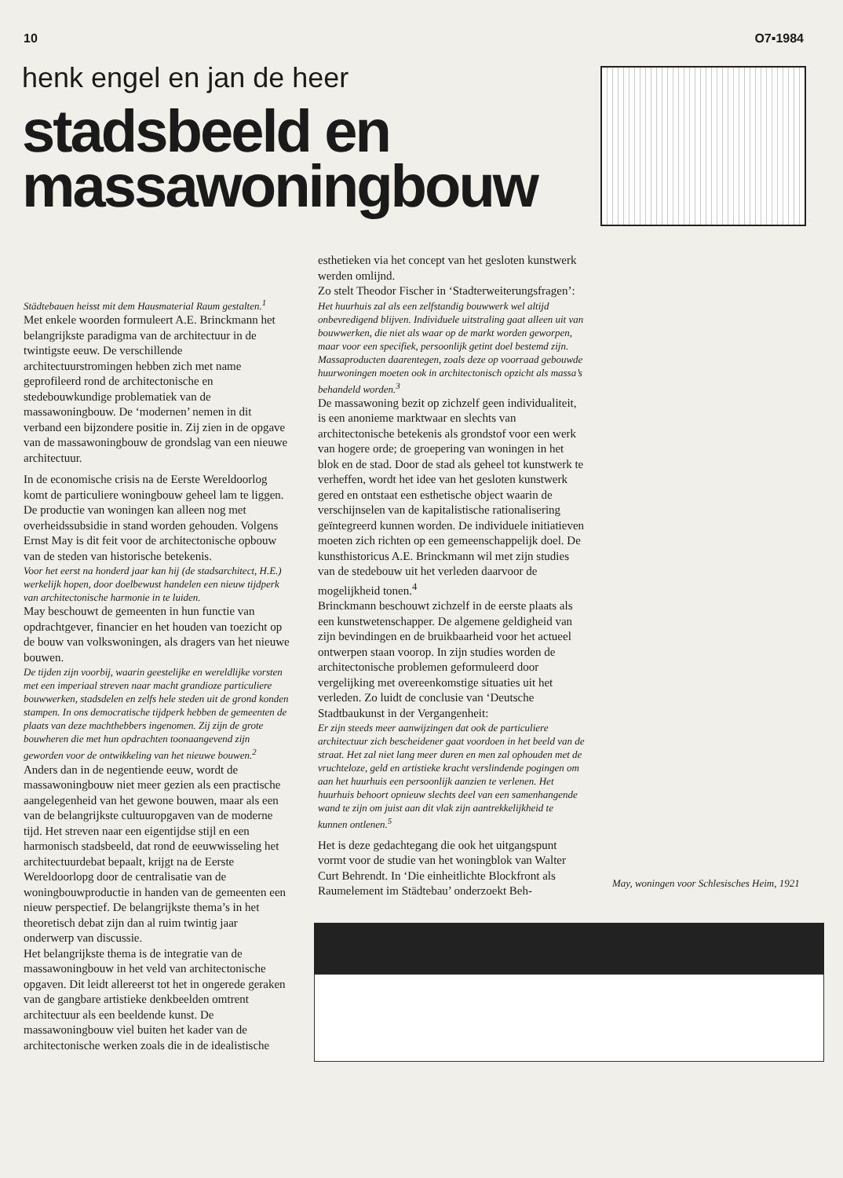10 O7▪1984
henk engel en jan de heer
stadsbeeld en
massawoningbouw
Städtebauen heisst mit dem Hausmaterial Raum gestalten.<sup>1</sup>
Met enkele woorden formuleert A.E. Brinckmann het belangrijkste paradigma van de architectuur in de twintigste eeuw. De verschillende architectuurstromingen hebben zich met name geprofileerd rond de architectonische en stedebouwkundige problematiek van de massawoningbouw. De ‘modernen’ nemen in dit verband een bijzondere positie in. Zij zien in de opgave van de massawoningbouw de grondslag van een nieuwe architectuur.
In de economische crisis na de Eerste Wereldoorlog komt de particuliere woningbouw geheel lam te liggen. De productie van woningen kan alleen nog met overheidssubsidie in stand worden gehouden. Volgens Ernst May is dit feit voor de architectonische opbouw van de steden van historische betekenis.
Voor het eerst na honderd jaar kan hij (de stadsarchitect, H.E.) werkelijk hopen, door doelbewust handelen een nieuw tijdperk van architectonische harmonie in te luiden.
May beschouwt de gemeenten in hun functie van opdrachtgever, financier en het houden van toezicht op de bouw van volkswoningen, als dragers van het nieuwe bouwen.
De tijden zijn voorbij, waarin geestelijke en wereldlijke vorsten met een imperiaal streven naar macht grandioze particuliere bouwwerken, stadsdelen en zelfs hele steden uit de grond konden stampen. In ons democratische tijdperk hebben de gemeenten de plaats van deze machthebbers ingenomen. Zij zijn de grote bouwheren die met hun opdrachten toonaangevend zijn geworden voor de ontwikkeling van het nieuwe bouwen.<sup>2</sup>
Anders dan in de negentiende eeuw, wordt de massawoningbouw niet meer gezien als een practische aangelegenheid van het gewone bouwen, maar als een van de belangrijkste cultuuropgaven van de moderne tijd. Het streven naar een eigentijdse stijl en een harmonisch stadsbeeld, dat rond de eeuwwisseling het architectuurdebat bepaalt, krijgt na de Eerste Wereldoorlopg door de centralisatie van de woningbouwproductie in handen van de gemeenten een nieuw perspectief. De belangrijkste thema’s in het theoretisch debat zijn dan al ruim twintig jaar onderwerp van discussie.
Het belangrijkste thema is de integratie van de massawoningbouw in het veld van architectonische opgaven. Dit leidt allereerst tot het in ongerede geraken van de gangbare artistieke denkbeelden omtrent architectuur als een beeldende kunst. De massawoningbouw viel buiten het kader van de architectonische werken zoals die in de idealistische
esthetieken via het concept van het gesloten kunstwerk werden omlijnd.
Zo stelt Theodor Fischer in ‘Stadterweiterungsfragen’:
Het huurhuis zal als een zelfstandig bouwwerk wel altijd onbevredigend blijven. Individuele uitstraling gaat alleen uit van bouwwerken, die niet als waar op de markt worden geworpen, maar voor een specifiek, persoonlijk getint doel bestemd zijn. Massaproducten daarentegen, zoals deze op voorraad gebouwde huurwoningen moeten ook in architectonisch opzicht als massa’s behandeld worden.<sup>3</sup>
De massawoning bezit op zichzelf geen individualiteit, is een anonieme marktwaar en slechts van architectonische betekenis als grondstof voor een werk van hogere orde; de groepering van woningen in het blok en de stad. Door de stad als geheel tot kunstwerk te verheffen, wordt het idee van het gesloten kunstwerk gered en ontstaat een esthetische object waarin de verschijnselen van de kapitalistische rationalisering geïntegreerd kunnen worden. De individuele initiatieven moeten zich richten op een gemeenschappelijk doel. De kunsthistoricus A.E. Brinckmann wil met zijn studies van de stedebouw uit het verleden daarvoor de mogelijkheid tonen.<sup>4</sup>
Brinckmann beschouwt zichzelf in de eerste plaats als een kunstwetenschapper. De algemene geldigheid van zijn bevindingen en de bruikbaarheid voor het actueel ontwerpen staan voorop. In zijn studies worden de architectonische problemen geformuleerd door vergelijking met overeenkomstige situaties uit het verleden. Zo luidt de conclusie van ‘Deutsche Stadtbaukunst in der Vergangenheit:
Er zijn steeds meer aanwijzingen dat ook de particuliere architectuur zich bescheidener gaat voordoen in het beeld van de straat. Het zal niet lang meer duren en men zal ophouden met de vruchteloze, geld en artistieke kracht verslindende pogingen om aan het huurhuis een persoonlijk aanzien te verlenen. Het huurhuis behoort opnieuw slechts deel van een samenhangende wand te zijn om juist aan dit vlak zijn aantrekkelijkheid te kunnen ontlenen.<sup>5</sup>
Het is deze gedachtegang die ook het uitgangspunt vormt voor de studie van het woningblok van Walter Curt Behrendt. In ‘Die einheitlichte Blockfront als Raumelement im Städtebau’ onderzoekt Beh-
May, woningen voor Schlesisches Heim, 1921